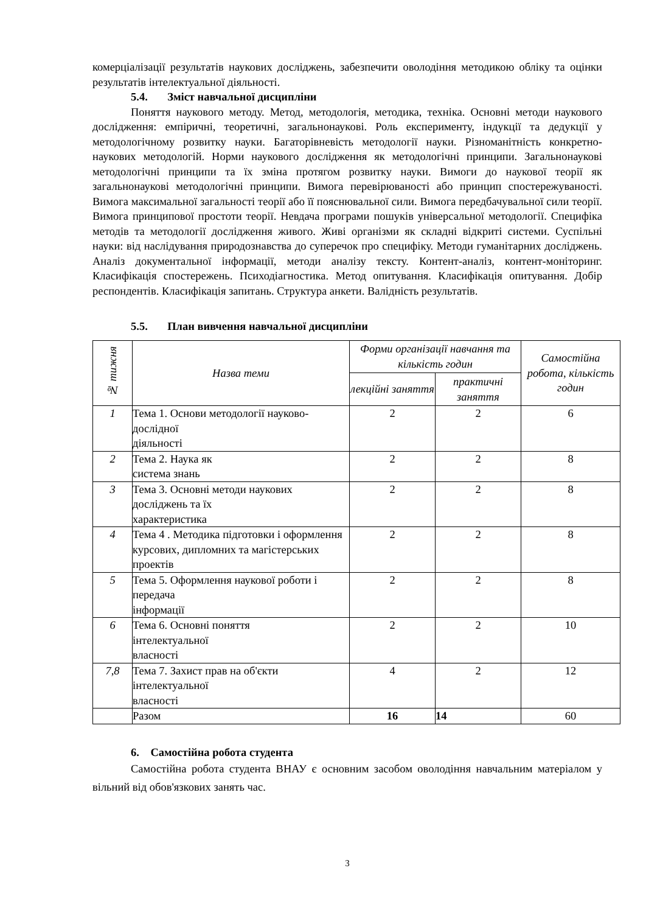комерціалізації результатів наукових досліджень, забезпечити оволодіння методикою обліку та оцінки результатів інтелектуальної діяльності.
5.4. Зміст навчальної дисципліни
Поняття наукового методу. Метод, методологія, методика, техніка. Основні методи наукового дослідження: емпіричні, теоретичні, загальнонаукові. Роль експерименту, індукції та дедукції у методологічному розвитку науки. Багаторівневість методології науки. Різноманітність конкретно-наукових методологій. Норми наукового дослідження як методологічні принципи. Загальнонаукові методологічні принципи та їх зміна протягом розвитку науки. Вимоги до наукової теорії як загальнонаукові методологічні принципи. Вимога перевірюваності або принцип спостережуваності. Вимога максимальної загальності теорії або її пояснювальної сили. Вимога передбачувальної сили теорії. Вимога принципової простоти теорії. Невдача програми пошуків універсальної методології. Специфіка методів та методології дослідження живого. Живі організми як складні відкриті системи. Суспільні науки: від наслідування природознавства до суперечок про специфіку. Методи гуманітарних досліджень. Аналіз документальної інформації, методи аналізу тексту. Контент-аналіз, контент-моніторинг. Класифікація спостережень. Психодіагностика. Метод опитування. Класифікація опитування. Добір респондентів. Класифікація запитань. Структура анкети. Валідність результатів.
5.5. План вивчення навчальної дисципліни
| № тижня | Назва теми | Форми організації навчання та кількість годин | | Самостійна робота, кількість годин |
| --- | --- | --- | --- | --- |
| | | лекційні заняття | практичні заняття | |
| 1 | Тема 1. Основи методології науково-дослідної діяльності | 2 | 2 | 6 |
| 2 | Тема 2. Наука як система знань | 2 | 2 | 8 |
| 3 | Тема 3. Основні методи наукових досліджень та їх характеристика | 2 | 2 | 8 |
| 4 | Тема 4 . Методика підготовки і оформлення курсових, дипломних та магістерських проектів | 2 | 2 | 8 |
| 5 | Тема 5. Оформлення наукової роботи і передача інформації | 2 | 2 | 8 |
| 6 | Тема 6. Основні поняття інтелектуальної власності | 2 | 2 | 10 |
| 7,8 | Тема 7. Захист прав на об'єкти інтелектуальної власності | 4 | 2 | 12 |
| | Разом | 16 | 14 | 60 |
6. Самостійна робота студента
Самостійна робота студента ВНАУ є основним засобом оволодіння навчальним матеріалом у вільний від обов'язкових занять час.
3